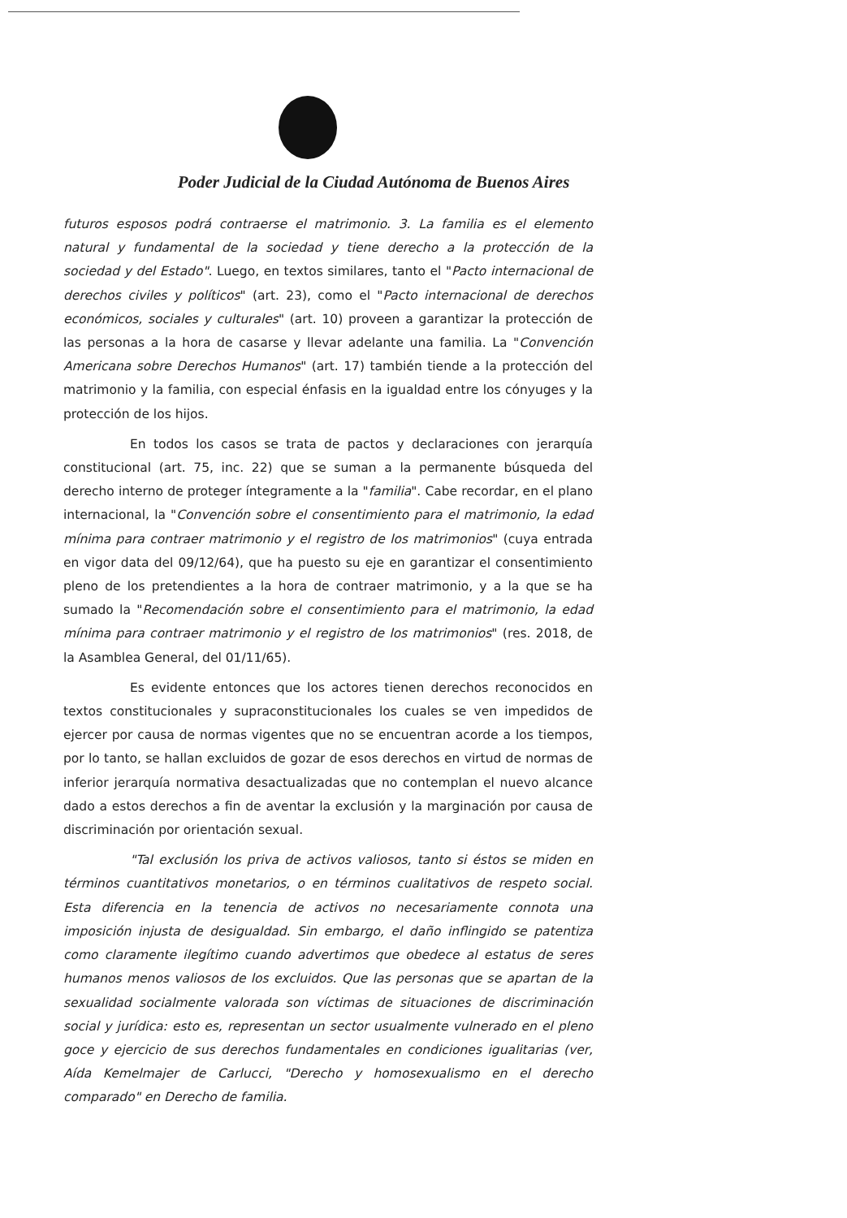Poder Judicial de la Ciudad Autónoma de Buenos Aires
futuros esposos podrá contraerse el matrimonio. 3. La familia es el elemento natural y fundamental de la sociedad y tiene derecho a la protección de la sociedad y del Estado". Luego, en textos similares, tanto el "Pacto internacional de derechos civiles y políticos" (art. 23), como el "Pacto internacional de derechos económicos, sociales y culturales" (art. 10) proveen a garantizar la protección de las personas a la hora de casarse y llevar adelante una familia. La "Convención Americana sobre Derechos Humanos" (art. 17) también tiende a la protección del matrimonio y la familia, con especial énfasis en la igualdad entre los cónyuges y la protección de los hijos.
En todos los casos se trata de pactos y declaraciones con jerarquía constitucional (art. 75, inc. 22) que se suman a la permanente búsqueda del derecho interno de proteger íntegramente a la "familia". Cabe recordar, en el plano internacional, la "Convención sobre el consentimiento para el matrimonio, la edad mínima para contraer matrimonio y el registro de los matrimonios" (cuya entrada en vigor data del 09/12/64), que ha puesto su eje en garantizar el consentimiento pleno de los pretendientes a la hora de contraer matrimonio, y a la que se ha sumado la "Recomendación sobre el consentimiento para el matrimonio, la edad mínima para contraer matrimonio y el registro de los matrimonios" (res. 2018, de la Asamblea General, del 01/11/65).
Es evidente entonces que los actores tienen derechos reconocidos en textos constitucionales y supraconstitucionales los cuales se ven impedidos de ejercer por causa de normas vigentes que no se encuentran acorde a los tiempos, por lo tanto, se hallan excluidos de gozar de esos derechos en virtud de normas de inferior jerarquía normativa desactualizadas que no contemplan el nuevo alcance dado a estos derechos a fin de aventar la exclusión y la marginación por causa de discriminación por orientación sexual.
"Tal exclusión los priva de activos valiosos, tanto si éstos se miden en términos cuantitativos monetarios, o en términos cualitativos de respeto social. Esta diferencia en la tenencia de activos no necesariamente connota una imposición injusta de desigualdad. Sin embargo, el daño inflingido se patentiza como claramente ilegítimo cuando advertimos que obedece al estatus de seres humanos menos valiosos de los excluidos. Que las personas que se apartan de la sexualidad socialmente valorada son víctimas de situaciones de discriminación social y jurídica: esto es, representan un sector usualmente vulnerado en el pleno goce y ejercicio de sus derechos fundamentales en condiciones igualitarias (ver, Aída Kemelmajer de Carlucci, "Derecho y homosexualismo en el derecho comparado" en Derecho de familia.